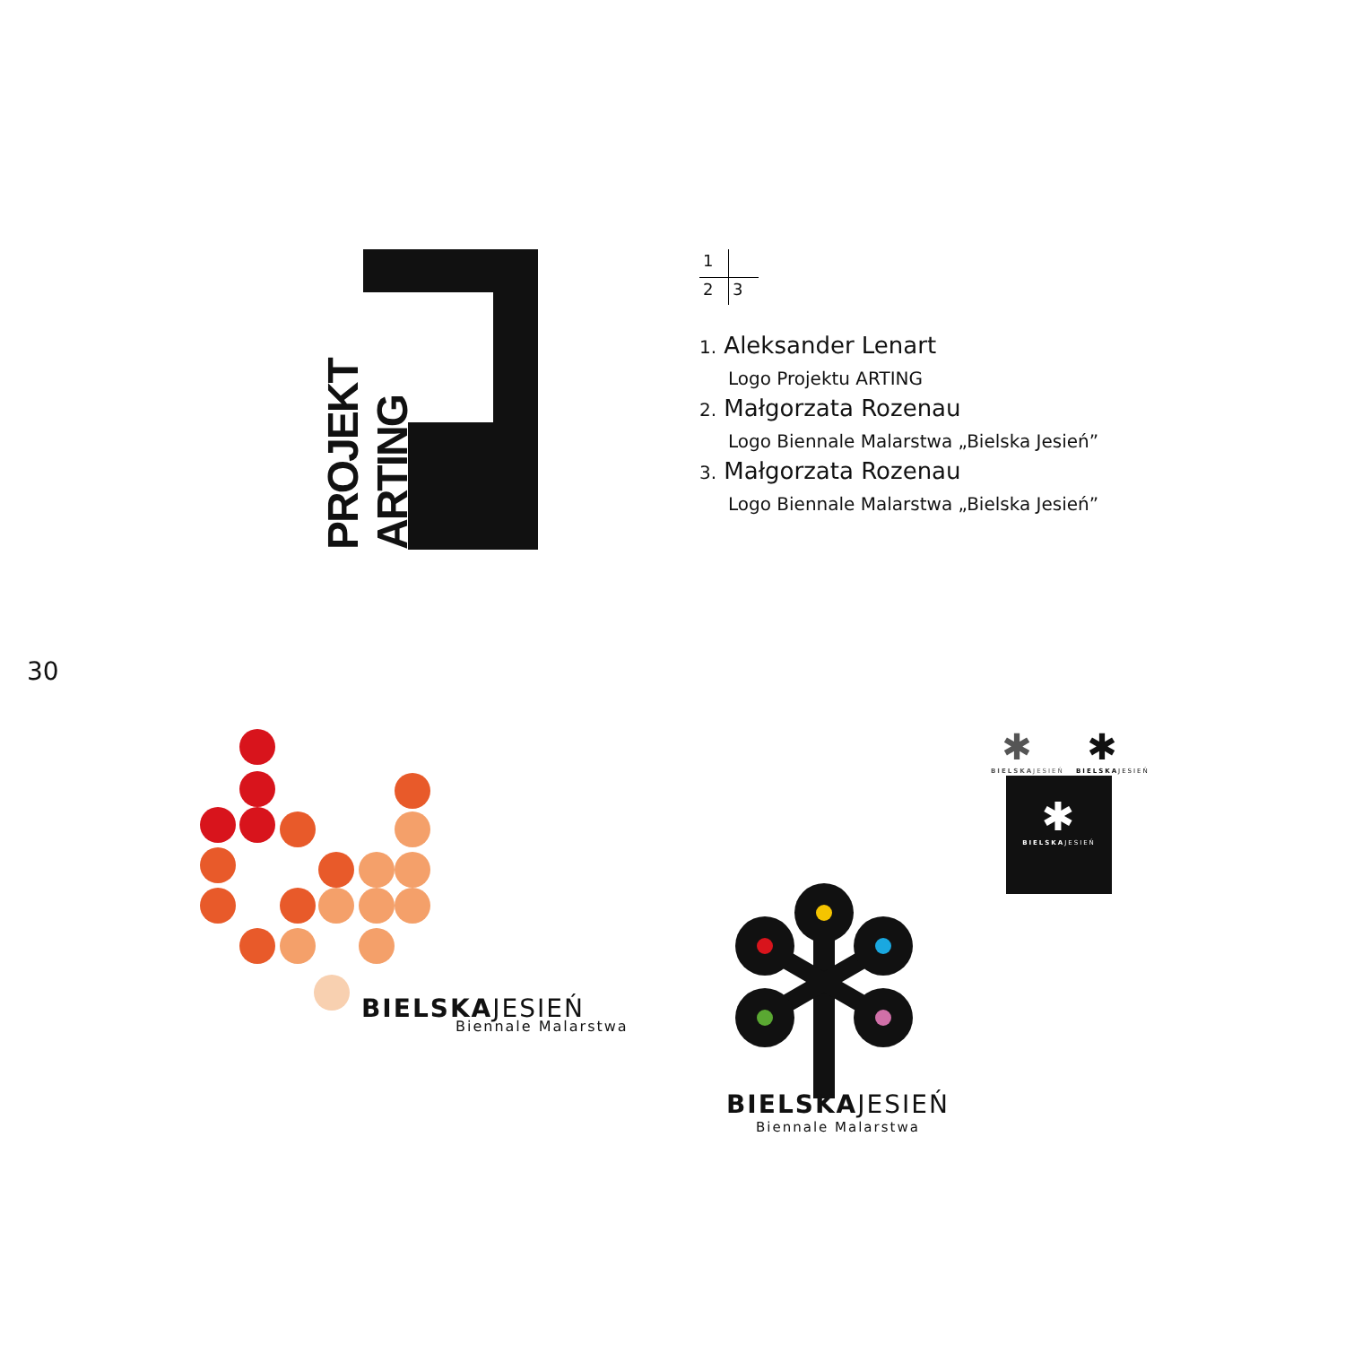PROJEKT ARTING
1
2
3
1. Aleksander Lenart
Logo Projektu ARTING
2. Małgorzata Rozenau
Logo Biennale Malarstwa „Bielska Jesień”
3. Małgorzata Rozenau
Logo Biennale Malarstwa „Bielska Jesień”
30
BIELSKAJESIEŃ
Biennale Malarstwa
BIELSKAJESIEŃ
Biennale Malarstwa
✱
BIELSKAJESIEŃ
✱
BIELSKAJESIEŃ
✱
BIELSKAJESIEŃ